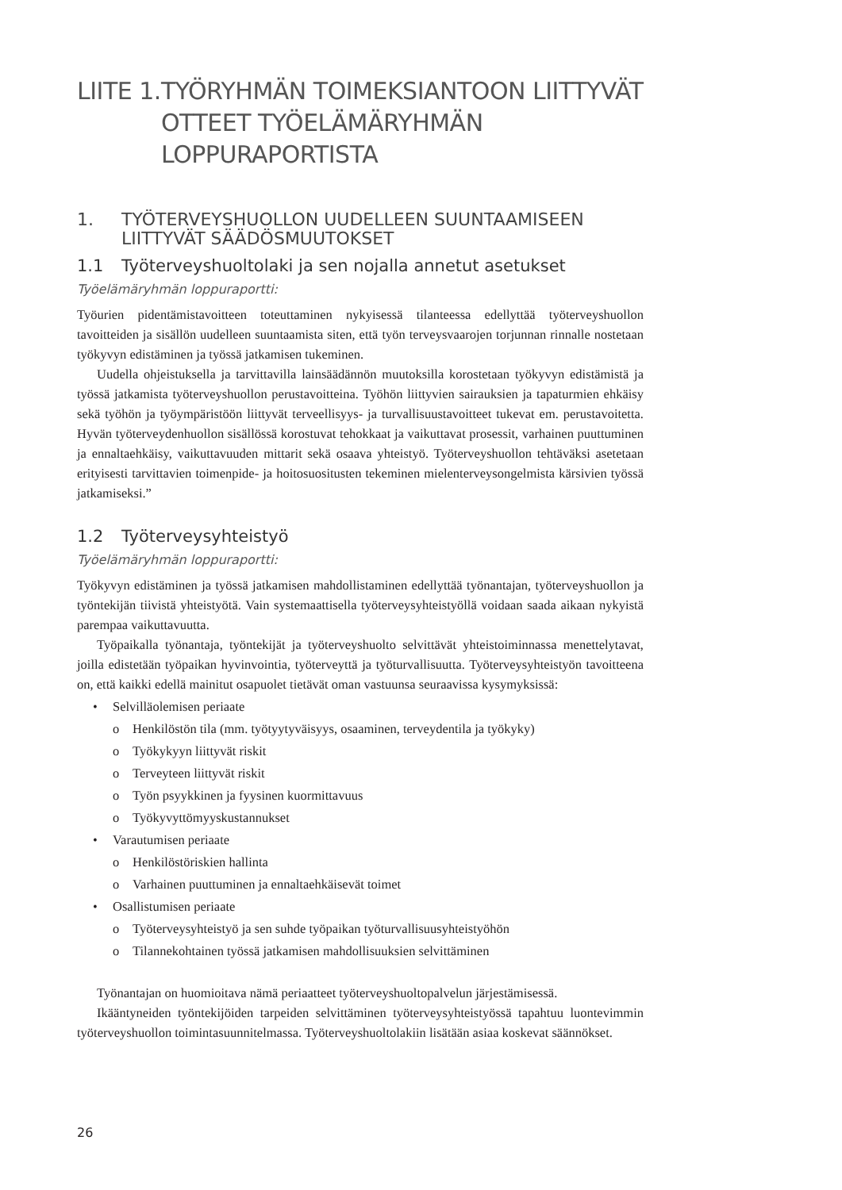LIITE 1. TYÖRYHMÄN TOIMEKSIANTOON LIITTYVÄT OTTEET TYÖELÄMÄRYHMÄN LOPPURAPORTISTA
1. TYÖTERVEYSHUOLLON UUDELLEEN SUUNTAAMISEEN LIITTYVÄT SÄÄDÖSMUUTOKSET
1.1 Työterveyshuoltolaki ja sen nojalla annetut asetukset
Työelämäryhmän loppuraportti:
Työurien pidentämistavoitteen toteuttaminen nykyisessä tilanteessa edellyttää työterveyshuollon tavoitteiden ja sisällön uudelleen suuntaamista siten, että työn terveysvaarojen torjunnan rinnalle nostetaan työkyvyn edistäminen ja työssä jatkamisen tukeminen.
Uudella ohjeistuksella ja tarvittavilla lainsäädännön muutoksilla korostetaan työkyvyn edistämistä ja työssä jatkamista työterveyshuollon perustavoitteina. Työhön liittyvien sairauksien ja tapaturmien ehkäisy sekä työhön ja työympäristöön liittyvät terveellisyys- ja turvallisuustavoitteet tukevat em. perustavoitetta. Hyvän työterveydenhuollon sisällössä korostuvat tehokkaat ja vaikuttavat prosessit, varhainen puuttuminen ja ennaltaehkäisy, vaikuttavuuden mittarit sekä osaava yhteistyö. Työterveyshuollon tehtäväksi asetetaan erityisesti tarvittavien toimenpide- ja hoitosuositusten tekeminen mielenterveysongelmista kärsivien työssä jatkamiseksi.”
1.2 Työterveysyhteistyö
Työelämäryhmän loppuraportti:
Työkyvyn edistäminen ja työssä jatkamisen mahdollistaminen edellyttää työnantajan, työterveyshuollon ja työntekijän tiivistä yhteistyötä. Vain systemaattisella työterveysyhteistyöllä voidaan saada aikaan nykyistä parempaa vaikuttavuutta.
Työpaikalla työnantaja, työntekijät ja työterveyshuolto selvittävät yhteistoiminnassa menettelytavat, joilla edistetään työpaikan hyvinvointia, työterveyttä ja työturvallisuutta. Työterveysyhteistyön tavoitteena on, että kaikki edellä mainitut osapuolet tietävät oman vastuunsa seuraavissa kysymyksissä:
• Selvilläolemisen periaate
o Henkilöstön tila (mm. työtyytyväisyys, osaaminen, terveydentila ja työkyky)
o Työkykyyn liittyvät riskit
o Terveyteen liittyvät riskit
o Työn psyykkinen ja fyysinen kuormittavuus
o Työkyvyttömyyskustannukset
• Varautumisen periaate
o Henkilöstöriskien hallinta
o Varhainen puuttuminen ja ennaltaehkäisevät toimet
• Osallistumisen periaate
o Työterveysyhteistyö ja sen suhde työpaikan työturvallisuusyhteistyöhön
o Tilannekohtainen työssä jatkamisen mahdollisuuksien selvittäminen
Työnantajan on huomioitava nämä periaatteet työterveyshuoltopalvelun järjestämisessä.
Ikääntyneiden työntekijöiden tarpeiden selvittäminen työterveysyhteistyössä tapahtuu luontevimmin työterveyshuollon toimintasuunnitelmassa. Työterveyshuoltolakiin lisätään asiaa koskevat säännökset.
26